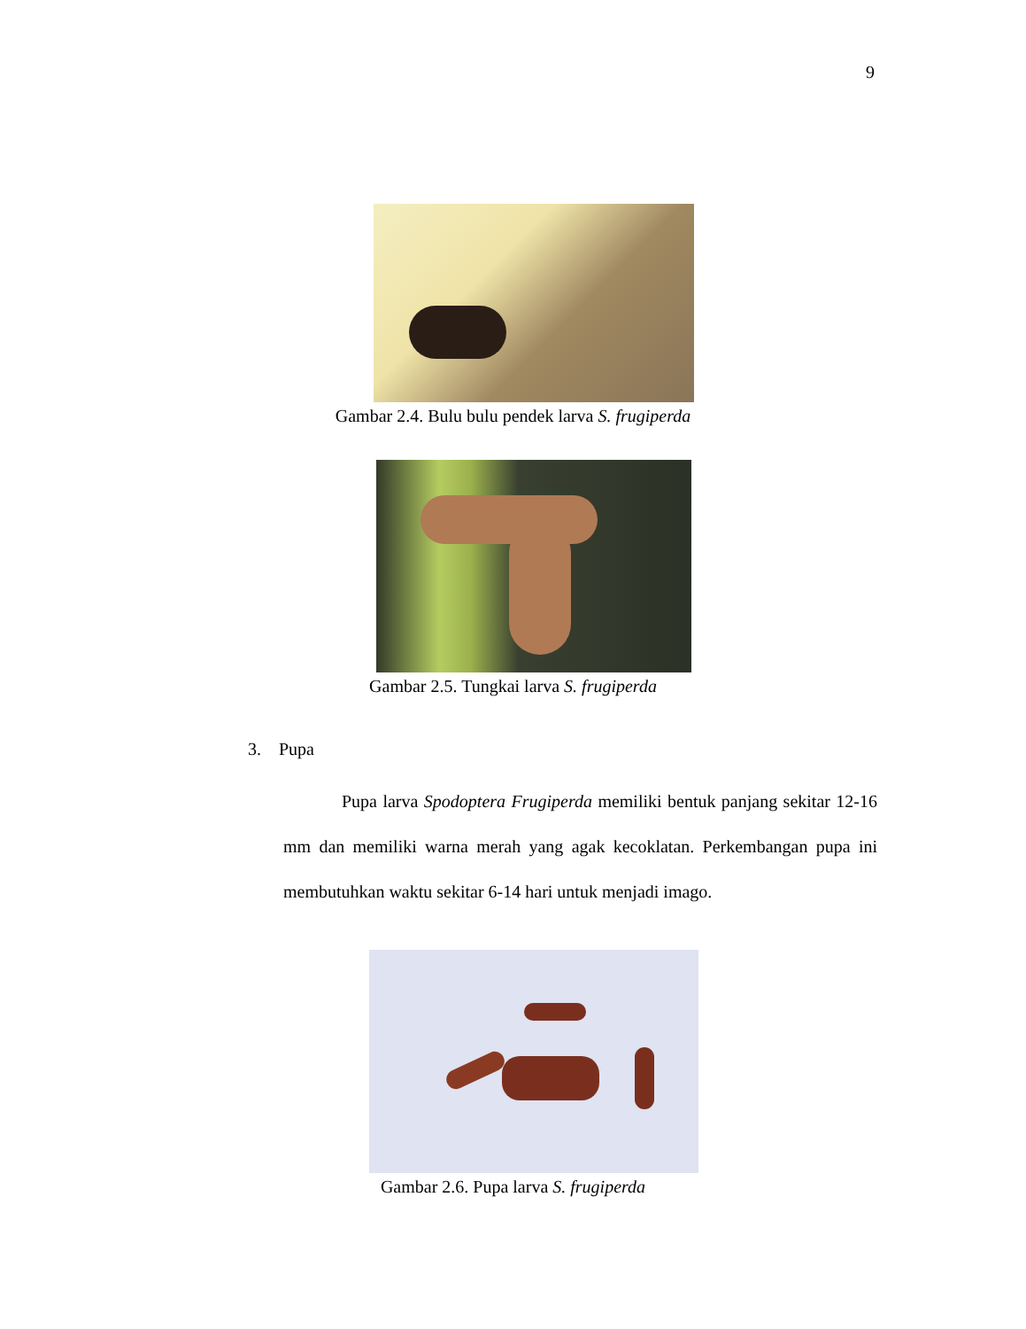9
Gambar 2.4. Bulu bulu pendek larva S. frugiperda
Gambar 2.5. Tungkai larva S. frugiperda
3. Pupa
Pupa larva Spodoptera Frugiperda memiliki bentuk panjang sekitar 12-16 mm dan memiliki warna merah yang agak kecoklatan. Perkembangan pupa ini membutuhkan waktu sekitar 6-14 hari untuk menjadi imago.
Gambar 2.6. Pupa larva S. frugiperda